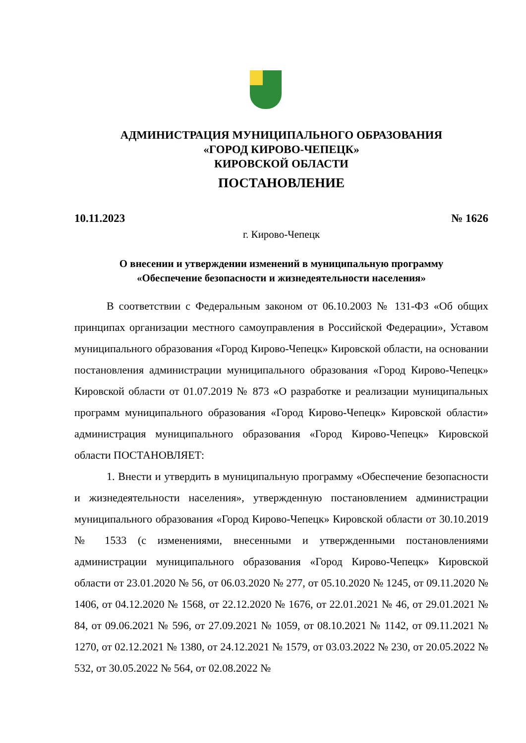АДМИНИСТРАЦИЯ МУНИЦИПАЛЬНОГО ОБРАЗОВАНИЯ
«ГОРОД КИРОВО-ЧЕПЕЦК»
КИРОВСКОЙ ОБЛАСТИ
ПОСТАНОВЛЕНИЕ
10.11.2023 № 1626
г. Кирово-Чепецк
О внесении и утверждении изменений в муниципальную программу
«Обеспечение безопасности и жизнедеятельности населения»
В соответствии с Федеральным законом от 06.10.2003 № 131-ФЗ «Об общих принципах организации местного самоуправления в Российской Федерации», Уставом муниципального образования «Город Кирово-Чепецк» Кировской области, на основании постановления администрации муниципального образования «Город Кирово-Чепецк» Кировской области от 01.07.2019 № 873 «О разработке и реализации муниципальных программ муниципального образования «Город Кирово-Чепецк» Кировской области» администрация муниципального образования «Город Кирово-Чепецк» Кировской области ПОСТАНОВЛЯЕТ:
1. Внести и утвердить в муниципальную программу «Обеспечение безопасности и жизнедеятельности населения», утвержденную постановлением администрации муниципального образования «Город Кирово-Чепецк» Кировской области от 30.10.2019 № 1533 (с изменениями, внесенными и утвержденными постановлениями администрации муниципального образования «Город Кирово-Чепецк» Кировской области от 23.01.2020 № 56, от 06.03.2020 № 277, от 05.10.2020 № 1245, от 09.11.2020 № 1406, от 04.12.2020 № 1568, от 22.12.2020 № 1676, от 22.01.2021 № 46, от 29.01.2021 № 84, от 09.06.2021 № 596, от 27.09.2021 № 1059, от 08.10.2021 № 1142, от 09.11.2021 № 1270, от 02.12.2021 № 1380, от 24.12.2021 № 1579, от 03.03.2022 № 230, от 20.05.2022 № 532, от 30.05.2022 № 564, от 02.08.2022 №